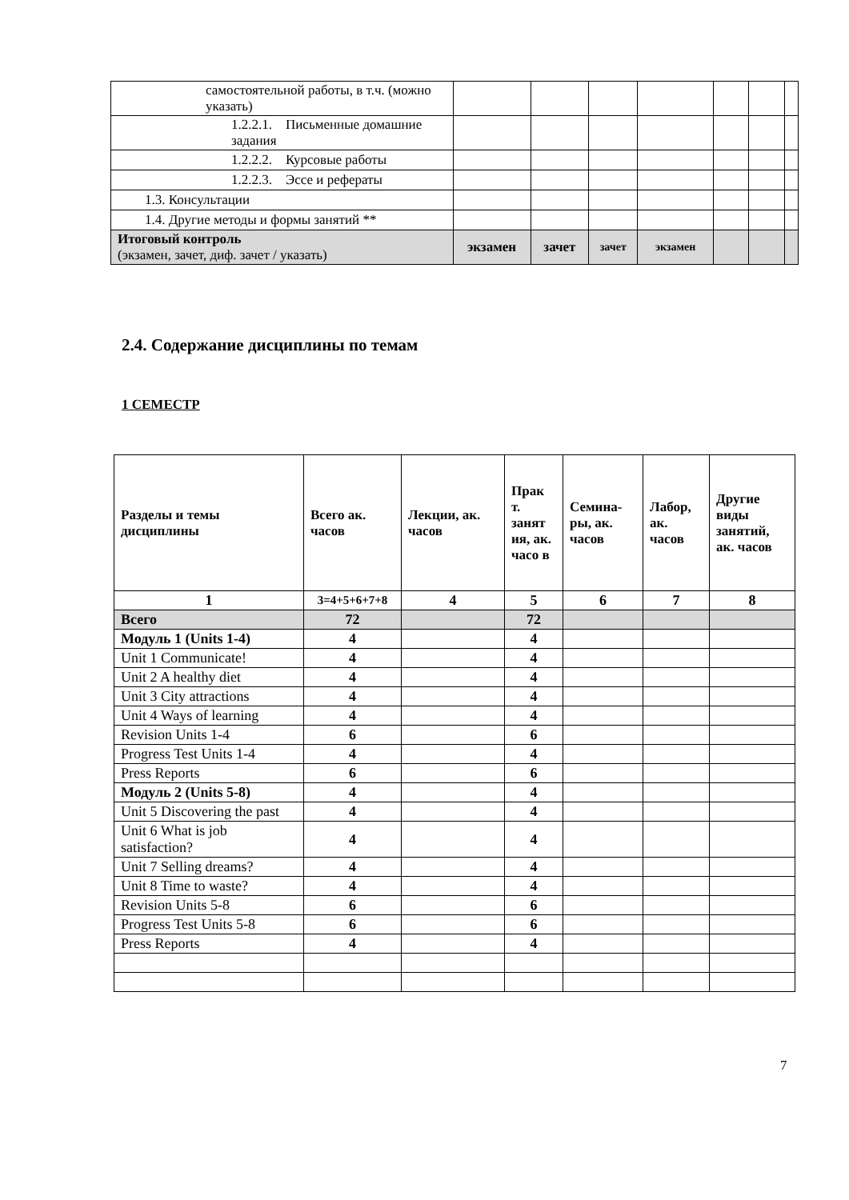| самостоятельной работы, в т.ч. (можно указать) | | | | | | | |
| 1.2.2.1. Письменные домашние задания | | | | | | | |
| 1.2.2.2. Курсовые работы | | | | | | | |
| 1.2.2.3. Эссе и рефераты | | | | | | | |
| 1.3. Консультации | | | | | | | |
| 1.4. Другие методы и формы занятий ** | | | | | | | |
| Итоговый контроль (экзамен, зачет, диф. зачет / указать) | экзамен | зачет | зачет | экзамен | | | |
2.4. Содержание дисциплины по темам
1 СЕМЕСТР
| Разделы и темы дисциплины | Всего ак. часов | Лекции, ак. часов | Прак т. занят ия, ак. часо в | Семина-ры, ак. часов | Лабор, ак. часов | Другие виды занятий, ак. часов |
| --- | --- | --- | --- | --- | --- | --- |
| 1 | 3=4+5+6+7+8 | 4 | 5 | 6 | 7 | 8 |
| Всего | 72 | | 72 | | | |
| Модуль 1 (Units 1-4) | 4 | | 4 | | | |
| Unit 1 Communicate! | 4 | | 4 | | | |
| Unit 2 A healthy diet | 4 | | 4 | | | |
| Unit 3 City attractions | 4 | | 4 | | | |
| Unit 4 Ways of learning | 4 | | 4 | | | |
| Revision Units 1-4 | 6 | | 6 | | | |
| Progress Test Units 1-4 | 4 | | 4 | | | |
| Press Reports | 6 | | 6 | | | |
| Модуль 2 (Units 5-8) | 4 | | 4 | | | |
| Unit 5 Discovering the past | 4 | | 4 | | | |
| Unit 6 What is job satisfaction? | 4 | | 4 | | | |
| Unit 7 Selling dreams? | 4 | | 4 | | | |
| Unit 8 Time to waste? | 4 | | 4 | | | |
| Revision Units 5-8 | 6 | | 6 | | | |
| Progress Test Units 5-8 | 6 | | 6 | | | |
| Press Reports | 4 | | 4 | | | |
7